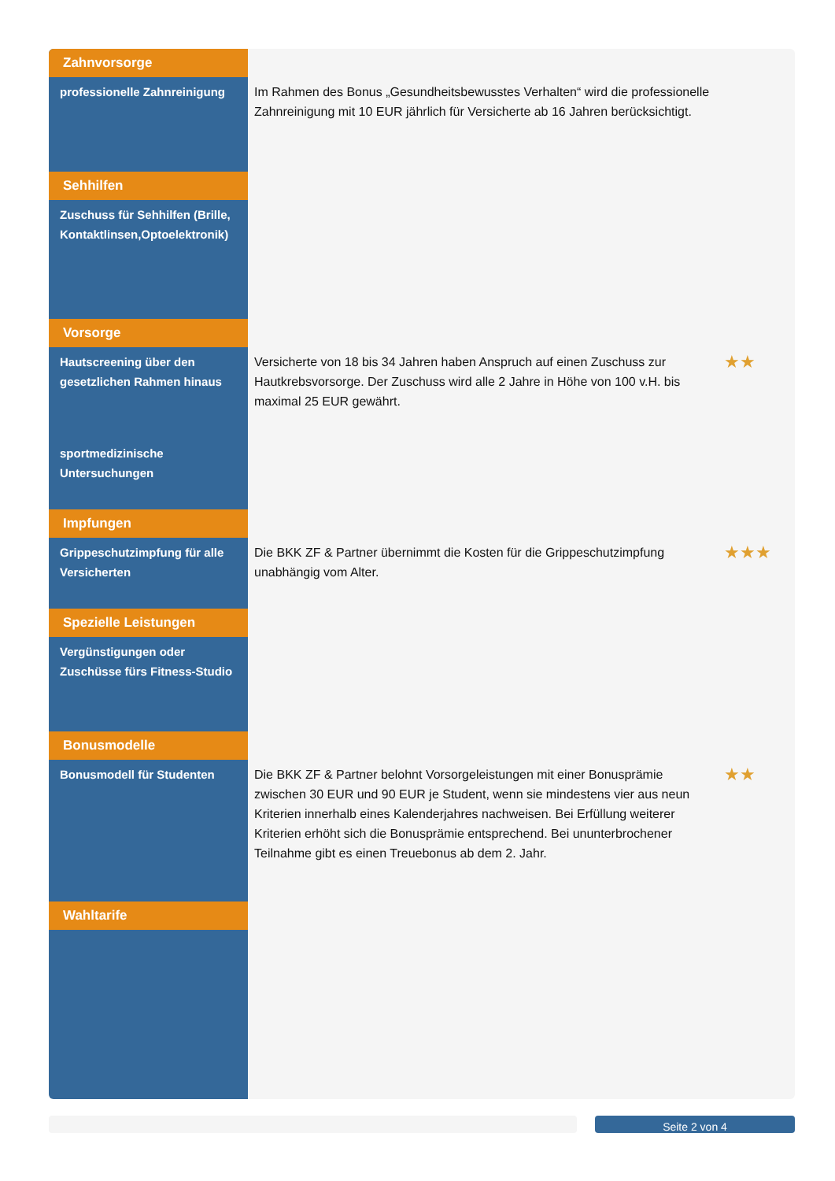| Zahnvorsorge | | |
| professionelle Zahnreinigung | Im Rahmen des Bonus „Gesundheitsbewusstes Verhalten“ wird die professionelle Zahnreinigung mit 10 EUR jährlich für Versicherte ab 16 Jahren berücksichtigt. | |
| Sehhilfen | | |
| Zuschuss für Sehhilfen (Brille, Kontaktlinsen,Optoelektronik) | | |
| Vorsorge | | |
| Hautscreening über den gesetzlichen Rahmen hinaus | Versicherte von 18 bis 34 Jahren haben Anspruch auf einen Zuschuss zur Hautkrebsvorsorge. Der Zuschuss wird alle 2 Jahre in Höhe von 100 v.H. bis maximal 25 EUR gewährt. | ★★ |
| sportmedizinische Untersuchungen | | |
| Impfungen | | |
| Grippeschutzimpfung für alle Versicherten | Die BKK ZF & Partner übernimmt die Kosten für die Grippeschutzimpfung unabhängig vom Alter. | ★★★ |
| Spezielle Leistungen | | |
| Vergünstigungen oder Zuschüsse fürs Fitness-Studio | | |
| Bonusmodelle | | |
| Bonusmodell für Studenten | Die BKK ZF & Partner belohnt Vorsorgeleistungen mit einer Bonusprämie zwischen 30 EUR und 90 EUR je Student, wenn sie mindestens vier aus neun Kriterien innerhalb eines Kalenderjahres nachweisen. Bei Erfüllung weiterer Kriterien erhöht sich die Bonusprämie entsprechend. Bei ununterbrochener Teilnahme gibt es einen Treuebonus ab dem 2. Jahr. | ★★ |
| Wahltarife | | |
Seite 2 von 4